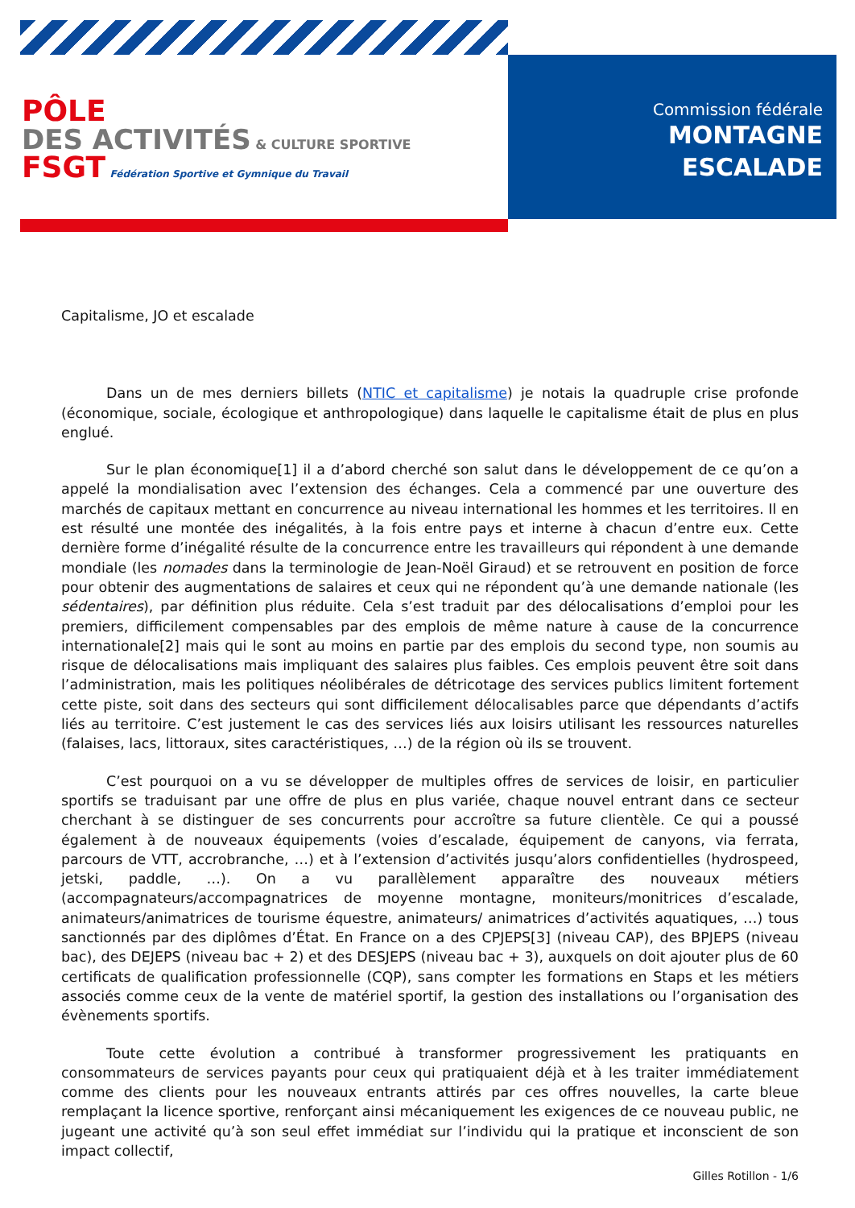PÔLE
DES ACTIVITÉS & CULTURE SPORTIVE
FSGT Fédération Sportive et Gymnique du Travail
Commission fédérale
MONTAGNE
ESCALADE
Capitalisme, JO et escalade
Dans un de mes derniers billets (NTIC et capitalisme) je notais la quadruple crise profonde (économique, sociale, écologique et anthropologique) dans laquelle le capitalisme était de plus en plus englué.
Sur le plan économique[1] il a d’abord cherché son salut dans le développement de ce qu’on a appelé la mondialisation avec l’extension des échanges. Cela a commencé par une ouverture des marchés de capitaux mettant en concurrence au niveau international les hommes et les territoires. Il en est résulté une montée des inégalités, à la fois entre pays et interne à chacun d’entre eux. Cette dernière forme d’inégalité résulte de la concurrence entre les travailleurs qui répondent à une demande mondiale (les nomades dans la terminologie de Jean-Noël Giraud) et se retrouvent en position de force pour obtenir des augmentations de salaires et ceux qui ne répondent qu’à une demande nationale (les sédentaires), par définition plus réduite. Cela s’est traduit par des délocalisations d’emploi pour les premiers, difficilement compensables par des emplois de même nature à cause de la concurrence internationale[2] mais qui le sont au moins en partie par des emplois du second type, non soumis au risque de délocalisations mais impliquant des salaires plus faibles. Ces emplois peuvent être soit dans l’administration, mais les politiques néolibérales de détricotage des services publics limitent fortement cette piste, soit dans des secteurs qui sont difficilement délocalisables parce que dépendants d’actifs liés au territoire. C’est justement le cas des services liés aux loisirs utilisant les ressources naturelles (falaises, lacs, littoraux, sites caractéristiques, …) de la région où ils se trouvent.
C’est pourquoi on a vu se développer de multiples offres de services de loisir, en particulier sportifs se traduisant par une offre de plus en plus variée, chaque nouvel entrant dans ce secteur cherchant à se distinguer de ses concurrents pour accroître sa future clientèle. Ce qui a poussé également à de nouveaux équipements (voies d’escalade, équipement de canyons, via ferrata, parcours de VTT, accrobranche, …) et à l’extension d’activités jusqu’alors confidentielles (hydrospeed, jetski, paddle, …). On a vu parallèlement apparaître des nouveaux métiers (accompagnateurs/accompagnatrices de moyenne montagne, moniteurs/monitrices d’escalade, animateurs/animatrices de tourisme équestre, animateurs/ animatrices d’activités aquatiques, …) tous sanctionnés par des diplômes d’État. En France on a des CPJEPS[3] (niveau CAP), des BPJEPS (niveau bac), des DEJEPS (niveau bac + 2) et des DESJEPS (niveau bac + 3), auxquels on doit ajouter plus de 60 certificats de qualification professionnelle (CQP), sans compter les formations en Staps et les métiers associés comme ceux de la vente de matériel sportif, la gestion des installations ou l’organisation des évènements sportifs.
Toute cette évolution a contribué à transformer progressivement les pratiquants en consommateurs de services payants pour ceux qui pratiquaient déjà et à les traiter immédiatement comme des clients pour les nouveaux entrants attirés par ces offres nouvelles, la carte bleue remplaçant la licence sportive, renforçant ainsi mécaniquement les exigences de ce nouveau public, ne jugeant une activité qu’à son seul effet immédiat sur l’individu qui la pratique et inconscient de son impact collectif,
Gilles Rotillon - 1/6